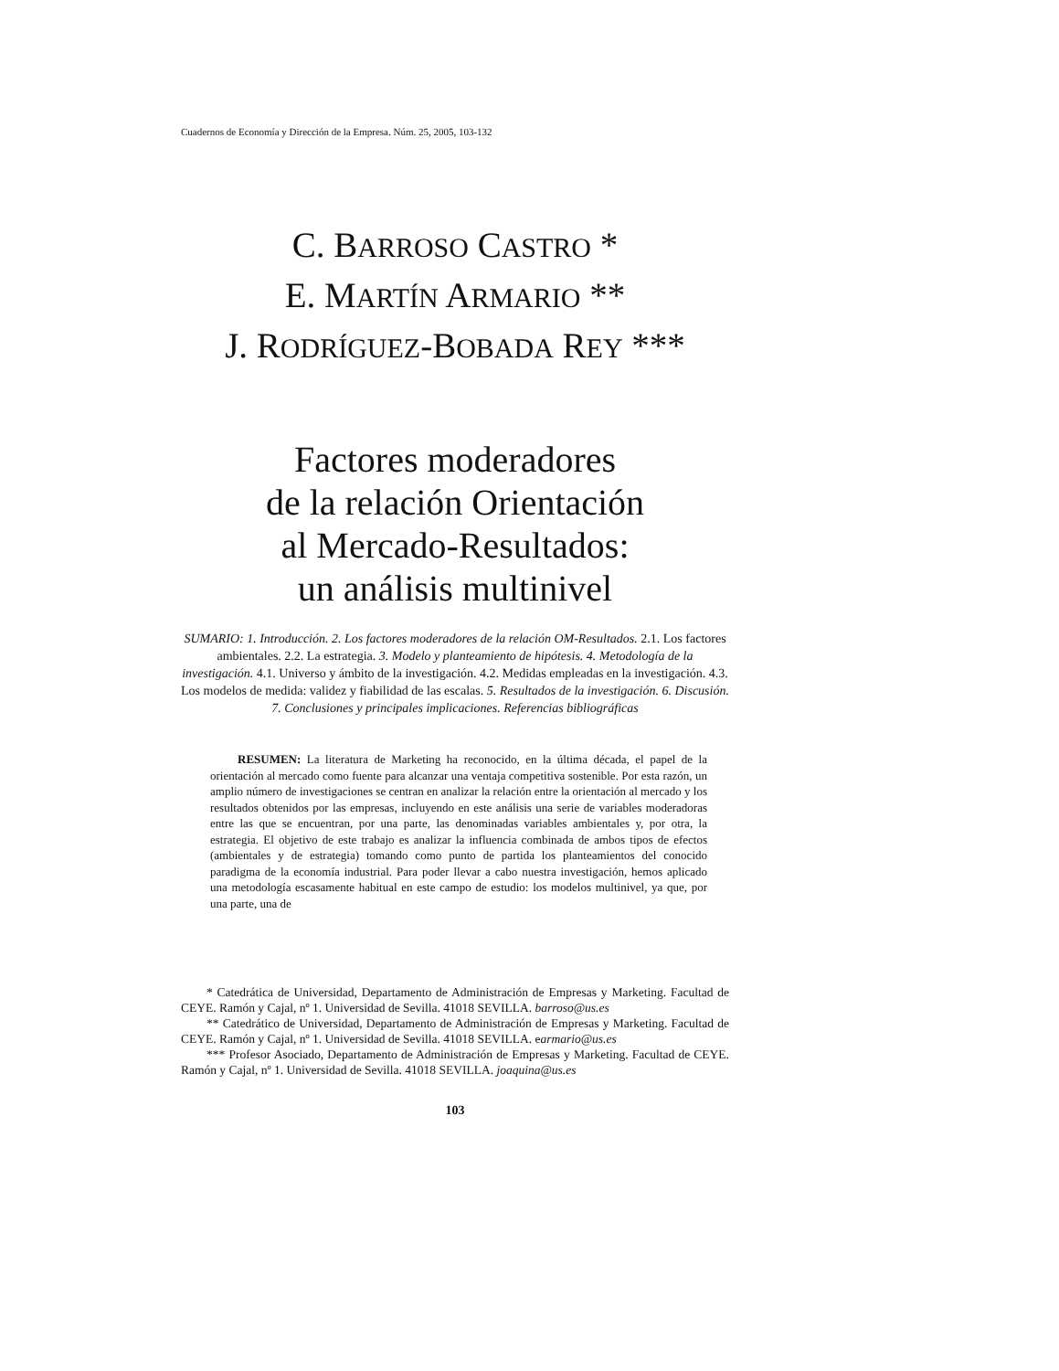Cuadernos de Economía y Dirección de la Empresa. Núm. 25, 2005, 103-132
C. BARROSO CASTRO *
E. MARTÍN ARMARIO **
J. RODRÍGUEZ-BOBADA REY ***
Factores moderadores
de la relación Orientación
al Mercado-Resultados:
un análisis multinivel
SUMARIO: 1. Introducción. 2. Los factores moderadores de la relación OM-Resultados. 2.1. Los factores ambientales. 2.2. La estrategia. 3. Modelo y planteamiento de hipótesis. 4. Metodología de la investigación. 4.1. Universo y ámbito de la investigación. 4.2. Medidas empleadas en la investigación. 4.3. Los modelos de medida: validez y fiabilidad de las escalas. 5. Resultados de la investigación. 6. Discusión. 7. Conclusiones y principales implicaciones. Referencias bibliográficas
RESUMEN: La literatura de Marketing ha reconocido, en la última década, el papel de la orientación al mercado como fuente para alcanzar una ventaja competitiva sostenible. Por esta razón, un amplio número de investigaciones se centran en analizar la relación entre la orientación al mercado y los resultados obtenidos por las empresas, incluyendo en este análisis una serie de variables moderadoras entre las que se encuentran, por una parte, las denominadas variables ambientales y, por otra, la estrategia. El objetivo de este trabajo es analizar la influencia combinada de ambos tipos de efectos (ambientales y de estrategia) tomando como punto de partida los planteamientos del conocido paradigma de la economía industrial. Para poder llevar a cabo nuestra investigación, hemos aplicado una metodología escasamente habitual en este campo de estudio: los modelos multinivel, ya que, por una parte, una de
* Catedrática de Universidad, Departamento de Administración de Empresas y Marketing. Facultad de CEYE. Ramón y Cajal, nº 1. Universidad de Sevilla. 41018 SEVILLA. barroso@us.es
** Catedrático de Universidad, Departamento de Administración de Empresas y Marketing. Facultad de CEYE. Ramón y Cajal, nº 1. Universidad de Sevilla. 41018 SEVILLA. earmario@us.es
*** Profesor Asociado, Departamento de Administración de Empresas y Marketing. Facultad de CEYE. Ramón y Cajal, nº 1. Universidad de Sevilla. 41018 SEVILLA. joaquina@us.es
103